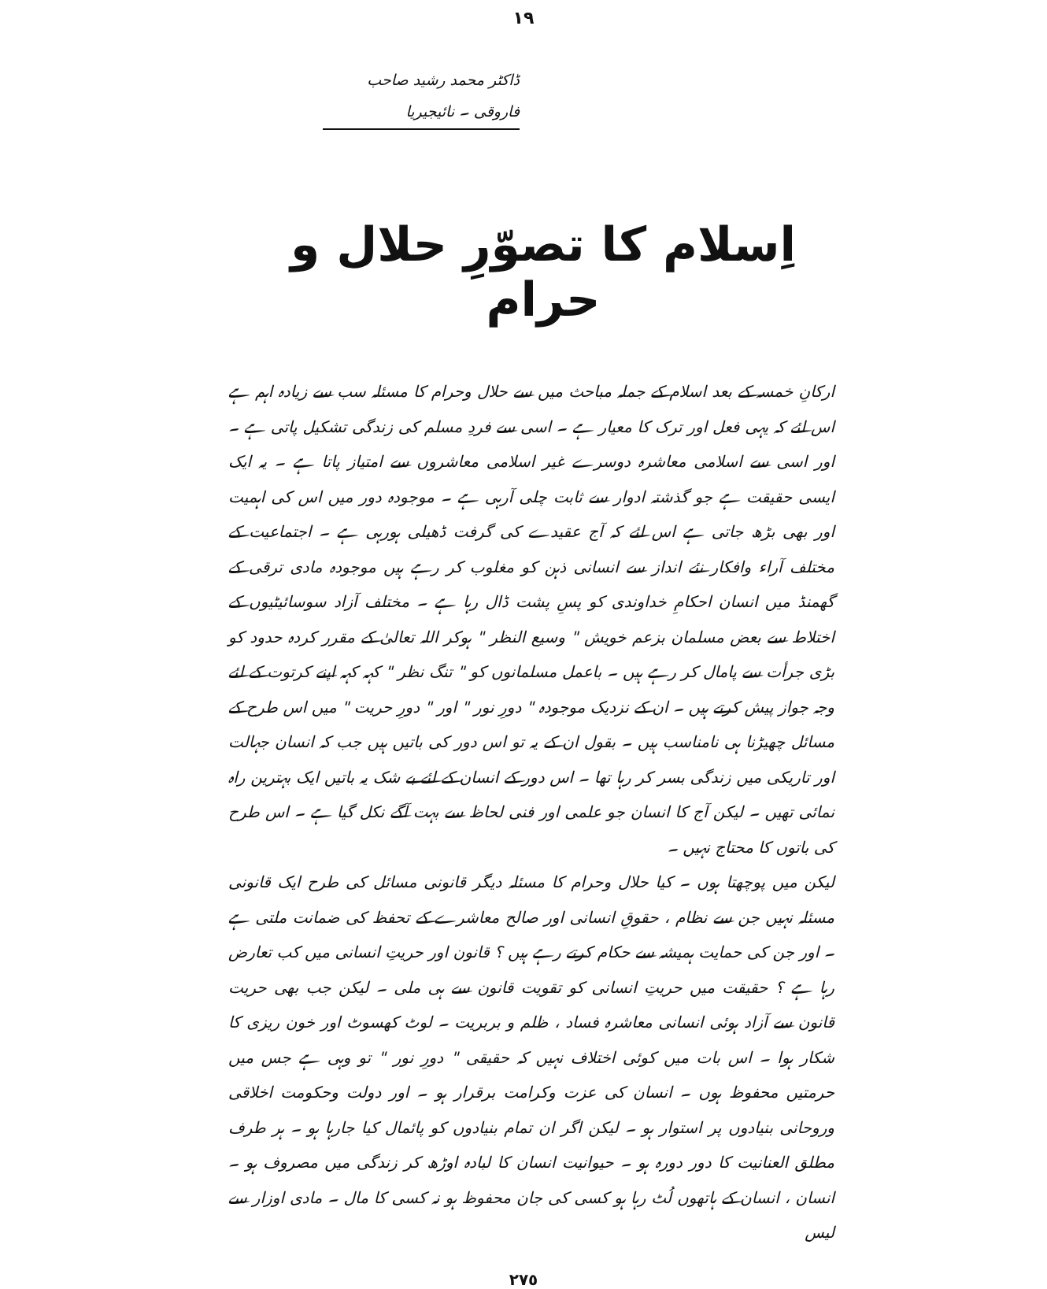١٩
ڈاکٹر محمد رشید صاحب فاروقی ۔ نائیجیریا
اِسلام کا تصوّرِ حلال و حرام
ارکانِ خمسہ کے بعد اسلام کے جملہ مباحث میں سے حلال وحرام کا مسئلہ سب سے زیادہ اہم ہے اس لئے کہ یہی فعل اور ترک کا معیار ہے ۔ اسی سے فردِ مسلم کی زندگی تشکیل پاتی ہے ۔ اور اسی سے اسلامی معاشرہ دوسرے غیر اسلامی معاشروں سے امتیاز پاتا ہے ۔ یہ ایک ایسی حقیقت ہے جو گذشتہ ادوار سے ثابت چلی آرہی ہے ۔ موجودہ دور میں اس کی اہمیت اور بھی بڑھ جاتی ہے اس لئے کہ آج عقیدے کی گرفت ڈھیلی ہورہی ہے ۔ اجتماعیت کے مختلف آراء وافکار نئے انداز سے انسانی ذہن کو مغلوب کر رہے ہیں موجودہ مادی ترقی کے گھمنڈ میں انسان احکامِ خداوندی کو پسِ پشت ڈال رہا ہے ۔ مختلف آزاد سوسائیٹیوں کے اختلاط سے بعض مسلمان بزعم خویش " وسیع النظر " ہوکر اللہ تعالیٰ کے مقرر کردہ حدود کو بڑی جرأت سے پامال کر رہے ہیں ۔ باعمل مسلمانوں کو " تنگ نظر " کہہ کہہ اپنے کرتوت کے لئے وجہ جواز پیش کرتے ہیں ۔ ان کے نزدیک موجودہ " دورِ نور " اور " دورِ حریت " میں اس طرح کے مسائل چھیڑنا ہی نامناسب ہیں ۔ بقول ان کے یہ تو اس دور کی باتیں ہیں جب کہ انسان جہالت اور تاریکی میں زندگی بسر کر رہا تھا ۔ اس دور کے انسان کے لئے بے شک یہ باتیں ایک بہترین راہ نمائی تھیں ۔ لیکن آج کا انسان جو علمی اور فنی لحاظ سے بہت آگے نکل گیا ہے ۔ اس طرح کی باتوں کا محتاج نہیں ۔
لیکن میں پوچھتا ہوں ۔ کیا حلال وحرام کا مسئلہ دیگر قانونی مسائل کی طرح ایک قانونی مسئلہ نہیں جن سے نظام ، حقوقِ انسانی اور صالح معاشرے کے تحفظ کی ضمانت ملتی ہے ۔ اور جن کی حمایت ہمیشہ سے حکام کرتے رہے ہیں ؟ قانون اور حریتِ انسانی میں کب تعارض رہا ہے ؟ حقیقت میں حریتِ انسانی کو تقویت قانون سے ہی ملی ۔ لیکن جب بھی حریت قانون سے آزاد ہوئی انسانی معاشرہ فساد ، ظلم و بربریت ۔ لوٹ کھسوٹ اور خون ریزی کا شکار ہوا ۔ اس بات میں کوئی اختلاف نہیں کہ حقیقی " دورِ نور " تو وہی ہے جس میں حرمتیں محفوظ ہوں ۔ انسان کی عزت وکرامت برقرار ہو ۔ اور دولت وحکومت اخلاقی وروحانی بنیادوں پر استوار ہو ۔ لیکن اگر ان تمام بنیادوں کو پائمال کیا جارہا ہو ۔ ہر طرف مطلق العنانیت کا دور دورہ ہو ۔ حیوانیت انسان کا لبادہ اوڑھ کر زندگی میں مصروف ہو ۔ انسان ، انسان کے ہاتھوں لُٹ رہا ہو کسی کی جان محفوظ ہو نہ کسی کا مال ۔ مادی اوزار سے لیس
٢٧٥